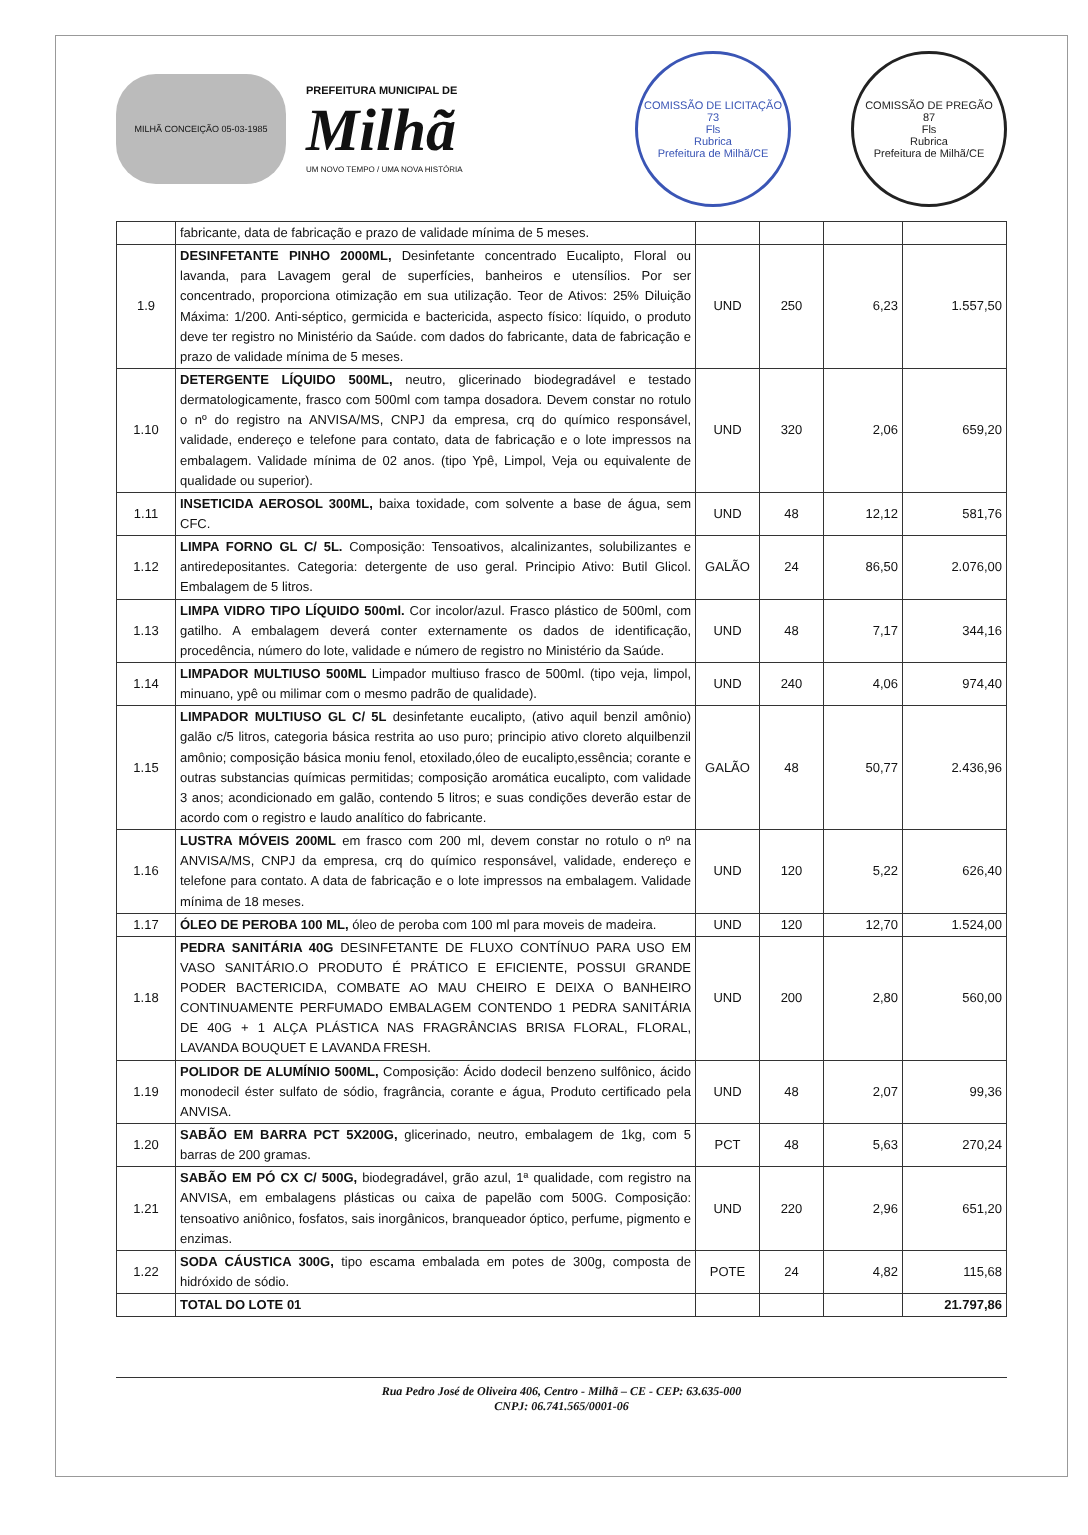MILHÃ CONCEIÇÃO 05-03-1985
PREFEITURA MUNICIPAL DE
Milhã
UM NOVO TEMPO / UMA NOVA HISTÓRIA
COMISSÃO DE LICITAÇÃO
73
Fls
Rubrica
Prefeitura de Milhã/CE
COMISSÃO DE PREGÃO
87
Fls
Rubrica
Prefeitura de Milhã/CE
| | fabricante, data de fabricação e prazo de validade mínima de 5 meses. | | | | |
| 1.9 | DESINFETANTE PINHO 2000ML, Desinfetante concentrado Eucalipto, Floral ou lavanda, para Lavagem geral de superfícies, banheiros e utensílios. Por ser concentrado, proporciona otimização em sua utilização. Teor de Ativos: 25% Diluição Máxima: 1/200. Anti-séptico, germicida e bactericida, aspecto físico: líquido, o produto deve ter registro no Ministério da Saúde. com dados do fabricante, data de fabricação e prazo de validade mínima de 5 meses. | UND | 250 | 6,23 | 1.557,50 |
| 1.10 | DETERGENTE LÍQUIDO 500ML, neutro, glicerinado biodegradável e testado dermatologicamente, frasco com 500ml com tampa dosadora. Devem constar no rotulo o nº do registro na ANVISA/MS, CNPJ da empresa, crq do químico responsável, validade, endereço e telefone para contato, data de fabricação e o lote impressos na embalagem. Validade mínima de 02 anos. (tipo Ypê, Limpol, Veja ou equivalente de qualidade ou superior). | UND | 320 | 2,06 | 659,20 |
| 1.11 | INSETICIDA AEROSOL 300ML, baixa toxidade, com solvente a base de água, sem CFC. | UND | 48 | 12,12 | 581,76 |
| 1.12 | LIMPA FORNO GL C/ 5L. Composição: Tensoativos, alcalinizantes, solubilizantes e antiredepositantes. Categoria: detergente de uso geral. Principio Ativo: Butil Glicol. Embalagem de 5 litros. | GALÃO | 24 | 86,50 | 2.076,00 |
| 1.13 | LIMPA VIDRO TIPO LÍQUIDO 500ml. Cor incolor/azul. Frasco plástico de 500ml, com gatilho. A embalagem deverá conter externamente os dados de identificação, procedência, número do lote, validade e número de registro no Ministério da Saúde. | UND | 48 | 7,17 | 344,16 |
| 1.14 | LIMPADOR MULTIUSO 500ML Limpador multiuso frasco de 500ml. (tipo veja, limpol, minuano, ypê ou milimar com o mesmo padrão de qualidade). | UND | 240 | 4,06 | 974,40 |
| 1.15 | LIMPADOR MULTIUSO GL C/ 5L desinfetante eucalipto, (ativo aquil benzil amônio) galão c/5 litros, categoria básica restrita ao uso puro; principio ativo cloreto alquilbenzil amônio; composição básica moniu fenol, etoxilado,óleo de eucalipto,essência; corante e outras substancias químicas permitidas; composição aromática eucalipto, com validade 3 anos; acondicionado em galão, contendo 5 litros; e suas condições deverão estar de acordo com o registro e laudo analítico do fabricante. | GALÃO | 48 | 50,77 | 2.436,96 |
| 1.16 | LUSTRA MÓVEIS 200ML em frasco com 200 ml, devem constar no rotulo o nº na ANVISA/MS, CNPJ da empresa, crq do químico responsável, validade, endereço e telefone para contato. A data de fabricação e o lote impressos na embalagem. Validade mínima de 18 meses. | UND | 120 | 5,22 | 626,40 |
| 1.17 | ÓLEO DE PEROBA 100 ML, óleo de peroba com 100 ml para moveis de madeira. | UND | 120 | 12,70 | 1.524,00 |
| 1.18 | PEDRA SANITÁRIA 40G DESINFETANTE DE FLUXO CONTÍNUO PARA USO EM VASO SANITÁRIO.O PRODUTO É PRÁTICO E EFICIENTE, POSSUI GRANDE PODER BACTERICIDA, COMBATE AO MAU CHEIRO E DEIXA O BANHEIRO CONTINUAMENTE PERFUMADO EMBALAGEM CONTENDO 1 PEDRA SANITÁRIA DE 40G + 1 ALÇA PLÁSTICA NAS FRAGRÂNCIAS BRISA FLORAL, FLORAL, LAVANDA BOUQUET E LAVANDA FRESH. | UND | 200 | 2,80 | 560,00 |
| 1.19 | POLIDOR DE ALUMÍNIO 500ML, Composição: Ácido dodecil benzeno sulfônico, ácido monodecil éster sulfato de sódio, fragrância, corante e água, Produto certificado pela ANVISA. | UND | 48 | 2,07 | 99,36 |
| 1.20 | SABÃO EM BARRA PCT 5X200G, glicerinado, neutro, embalagem de 1kg, com 5 barras de 200 gramas. | PCT | 48 | 5,63 | 270,24 |
| 1.21 | SABÃO EM PÓ CX C/ 500G, biodegradável, grão azul, 1ª qualidade, com registro na ANVISA, em embalagens plásticas ou caixa de papelão com 500G. Composição: tensoativo aniônico, fosfatos, sais inorgânicos, branqueador óptico, perfume, pigmento e enzimas. | UND | 220 | 2,96 | 651,20 |
| 1.22 | SODA CÁUSTICA 300G, tipo escama embalada em potes de 300g, composta de hidróxido de sódio. | POTE | 24 | 4,82 | 115,68 |
| | TOTAL DO LOTE 01 | | | | 21.797,86 |
Rua Pedro José de Oliveira 406, Centro - Milhã – CE - CEP: 63.635-000
CNPJ: 06.741.565/0001-06